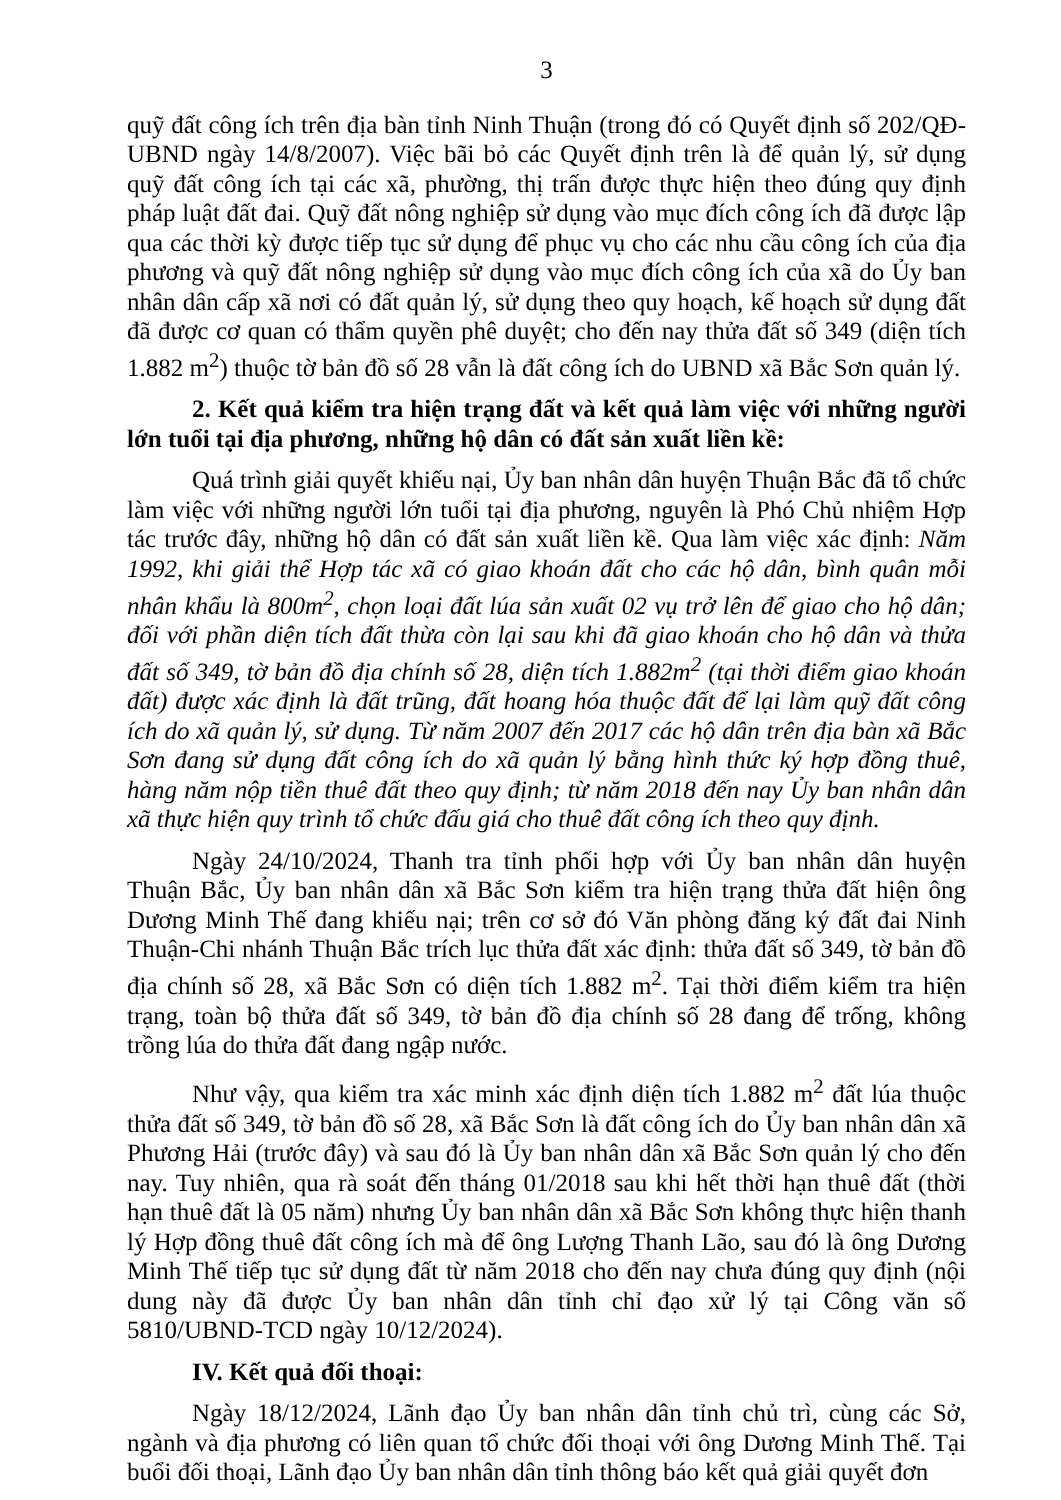3
quỹ đất công ích trên địa bàn tỉnh Ninh Thuận (trong đó có Quyết định số 202/QĐ-UBND ngày 14/8/2007). Việc bãi bỏ các Quyết định trên là để quản lý, sử dụng quỹ đất công ích tại các xã, phường, thị trấn được thực hiện theo đúng quy định pháp luật đất đai. Quỹ đất nông nghiệp sử dụng vào mục đích công ích đã được lập qua các thời kỳ được tiếp tục sử dụng để phục vụ cho các nhu cầu công ích của địa phương và quỹ đất nông nghiệp sử dụng vào mục đích công ích của xã do Ủy ban nhân dân cấp xã nơi có đất quản lý, sử dụng theo quy hoạch, kế hoạch sử dụng đất đã được cơ quan có thẩm quyền phê duyệt; cho đến nay thửa đất số 349 (diện tích 1.882 m<sup>2</sup>) thuộc tờ bản đồ số 28 vẫn là đất công ích do UBND xã Bắc Sơn quản lý.
2. Kết quả kiểm tra hiện trạng đất và kết quả làm việc với những người lớn tuổi tại địa phương, những hộ dân có đất sản xuất liền kề:
Quá trình giải quyết khiếu nại, Ủy ban nhân dân huyện Thuận Bắc đã tổ chức làm việc với những người lớn tuổi tại địa phương, nguyên là Phó Chủ nhiệm Hợp tác trước đây, những hộ dân có đất sản xuất liền kề. Qua làm việc xác định: Năm 1992, khi giải thể Hợp tác xã có giao khoán đất cho các hộ dân, bình quân mỗi nhân khẩu là 800m<sup>2</sup>, chọn loại đất lúa sản xuất 02 vụ trở lên để giao cho hộ dân; đối với phần diện tích đất thừa còn lại sau khi đã giao khoán cho hộ dân và thửa đất số 349, tờ bản đồ địa chính số 28, diện tích 1.882m<sup>2</sup> (tại thời điểm giao khoán đất) được xác định là đất trũng, đất hoang hóa thuộc đất để lại làm quỹ đất công ích do xã quản lý, sử dụng. Từ năm 2007 đến 2017 các hộ dân trên địa bàn xã Bắc Sơn đang sử dụng đất công ích do xã quản lý bằng hình thức ký hợp đồng thuê, hàng năm nộp tiền thuê đất theo quy định; từ năm 2018 đến nay Ủy ban nhân dân xã thực hiện quy trình tổ chức đấu giá cho thuê đất công ích theo quy định.
Ngày 24/10/2024, Thanh tra tỉnh phối hợp với Ủy ban nhân dân huyện Thuận Bắc, Ủy ban nhân dân xã Bắc Sơn kiểm tra hiện trạng thửa đất hiện ông Dương Minh Thế đang khiếu nại; trên cơ sở đó Văn phòng đăng ký đất đai Ninh Thuận-Chi nhánh Thuận Bắc trích lục thửa đất xác định: thửa đất số 349, tờ bản đồ địa chính số 28, xã Bắc Sơn có diện tích 1.882 m<sup>2</sup>. Tại thời điểm kiểm tra hiện trạng, toàn bộ thửa đất số 349, tờ bản đồ địa chính số 28 đang để trống, không trồng lúa do thửa đất đang ngập nước.
Như vậy, qua kiểm tra xác minh xác định diện tích 1.882 m<sup>2</sup> đất lúa thuộc thửa đất số 349, tờ bản đồ số 28, xã Bắc Sơn là đất công ích do Ủy ban nhân dân xã Phương Hải (trước đây) và sau đó là Ủy ban nhân dân xã Bắc Sơn quản lý cho đến nay. Tuy nhiên, qua rà soát đến tháng 01/2018 sau khi hết thời hạn thuê đất (thời hạn thuê đất là 05 năm) nhưng Ủy ban nhân dân xã Bắc Sơn không thực hiện thanh lý Hợp đồng thuê đất công ích mà để ông Lượng Thanh Lão, sau đó là ông Dương Minh Thế tiếp tục sử dụng đất từ năm 2018 cho đến nay chưa đúng quy định (nội dung này đã được Ủy ban nhân dân tỉnh chỉ đạo xử lý tại Công văn số 5810/UBND-TCD ngày 10/12/2024).
IV. Kết quả đối thoại:
Ngày 18/12/2024, Lãnh đạo Ủy ban nhân dân tỉnh chủ trì, cùng các Sở, ngành và địa phương có liên quan tổ chức đối thoại với ông Dương Minh Thế. Tại buổi đối thoại, Lãnh đạo Ủy ban nhân dân tỉnh thông báo kết quả giải quyết đơn